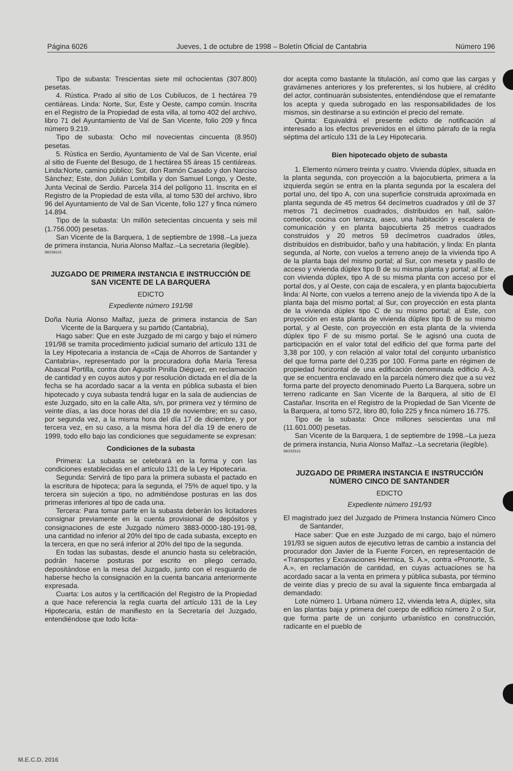Página 6026 Jueves, 1 de octubre de 1998 – Boletín Oficial de Cantabria Número 196
Tipo de subasta: Trescientas siete mil ochocientas (307.800) pesetas.
4. Rústica. Prado al sitio de Los Cubilucos, de 1 hectárea 79 centiáreas. Linda: Norte, Sur, Este y Oeste, campo común. Inscrita en el Registro de la Propiedad de esta villa, al tomo 402 del archivo, libro 71 del Ayuntamiento de Val de San Vicente, folio 209 y finca número 9.219.
Tipo de subasta: Ocho mil novecientas cincuenta (8.950) pesetas.
5. Rústica en Serdio, Ayuntamiento de Val de San Vicente, erial al sitio de Fuente del Besugo, de 1 hectárea 55 áreas 15 centiáreas. Linda:Norte, camino público; Sur, don Ramón Casado y don Narciso Sánchez; Este, don Julián Lombilla y don Samuel Longo, y Oeste, Junta Vecinal de Serdio. Parcela 314 del polígono 11. Inscrita en el Registro de la Propiedad de esta villa, al tomo 530 del archivo, libro 96 del Ayuntamiento de Val de San Vicente, folio 127 y finca número 14.894.
Tipo de la subasta: Un millón setecientas cincuenta y seis mil (1.756.000) pesetas.
San Vicente de la Barquera, 1 de septiembre de 1998.–La jueza de primera instancia, Nuria Alonso Malfaz.–La secretaria (ilegible).
98/238110
JUZGADO DE PRIMERA INSTANCIA E INSTRUCCIÓN DE SAN VICENTE DE LA BARQUERA
EDICTO
Expediente número 191/98
Doña Nuria Alonso Malfaz, jueza de primera instancia de San Vicente de la Barquera y su partido (Cantabria),
Hago saber: Que en este Juzgado de mi cargo y bajo el número 191/98 se tramita procedimiento judicial sumario del artículo 131 de la Ley Hipotecaria a instancia de «Caja de Ahorros de Santander y Cantabria», representado por la procuradora doña María Teresa Abascal Portilla, contra don Agustín Pinilla Diéguez, en reclamación de cantidad y en cuyos autos y por resolución dictada en el día de la fecha se ha acordado sacar a la venta en pública subasta el bien hipotecado y cuya subasta tendrá lugar en la sala de audiencias de este Juzgado, sito en la calle Alta, s/n, por primera vez y término de veinte días, a las doce horas del día 19 de noviembre; en su caso, por segunda vez, a la misma hora del día 17 de diciembre, y por tercera vez, en su caso, a la misma hora del día 19 de enero de 1999, todo ello bajo las condiciones que seguidamente se expresan:
Condiciones de la subasta
Primera: La subasta se celebrará en la forma y con las condiciones establecidas en el artículo 131 de la Ley Hipotecaria.
Segunda: Servirá de tipo para la primera subasta el pactado en la escritura de hipoteca; para la segunda, el 75% de aquel tipo, y la tercera sin sujeción a tipo, no admitiéndose posturas en las dos primeras inferiores al tipo de cada una.
Tercera: Para tomar parte en la subasta deberán los licitadores consignar previamente en la cuenta provisional de depósitos y consignaciones de este Juzgado número 3883-0000-180-191-98, una cantidad no inferior al 20% del tipo de cada subasta, excepto en la tercera, en que no será inferior al 20% del tipo de la segunda.
En todas las subastas, desde el anuncio hasta su celebración, podrán hacerse posturas por escrito en pliego cerrado, depositándose en la mesa del Juzgado, junto con el resguardo de haberse hecho la consignación en la cuenta bancaria anteriormente expresada.
Cuarta: Los autos y la certificación del Registro de la Propiedad a que hace referencia la regla cuarta del artículo 131 de la Ley Hipotecaria, están de manifiesto en la Secretaría del Juzgado, entendiéndose que todo licita-
dor acepta como bastante la titulación, así como que las cargas y gravámenes anteriores y los preferentes, si los hubiere, al crédito del actor, continuarán subsistentes, entendiéndose que el rematante los acepta y queda subrogado en las responsabilidades de los mismos, sin destinarse a su extinción el precio del remate.
Quinta: Equivaldrá el presente edicto de notificación al interesado a los efectos prevenidos en el último párrafo de la regla séptima del artículo 131 de la Ley Hipotecaria.
Bien hipotecado objeto de subasta
1. Elemento número treinta y cuatro. Vivienda dúplex, situada en la planta segunda, con proyección a la bajocubierta, primera a la izquierda según se entra en la planta segunda por la escalera del portal uno, del tipo A, con una superficie construida aproximada en planta segunda de 45 metros 64 decímetros cuadrados y útil de 37 metros 71 decímetros cuadrados, distribuidos en hall, salón-comedor, cocina con terraza, aseo, una habitación y escalera de comunicación y en planta bajocubierta 25 metros cuadrados construidos y 20 metros 59 decímetros cuadrados útiles, distribuidos en distribuidor, baño y una habitación, y linda: En planta segunda, al Norte, con vuelos a terreno anejo de la vivienda tipo A de la planta baja del mismo portal; al Sur, con meseta y pasillo de acceso y vivienda dúplex tipo B de su misma planta y portal; al Este, con vivienda dúplex, tipo A de su misma planta con acceso por el portal dos, y al Oeste, con caja de escalera, y en planta bajocubierta linda: Al Norte, con vuelos a terreno anejo de la vivienda tipo A de la planta baja del mismo portal; al Sur, con proyección en esta planta de la vivienda dúplex tipo C de su mismo portal; al Este, con proyección en esta planta de vivienda dúplex tipo B de su mismo portal, y al Oeste, con proyección en esta planta de la vivienda dúplex tipo F de su mismo portal. Se le agisnó una cuota de participación en el valor total del edificio del que forma parte del 3,38 por 100, y con relación al valor total del conjunto urbanístico del que forma parte del 0,235 por 100. Forma parte en régimen de propiedad horizontal de una edificación denominada edificio A-3, que se encuentra enclavado en la parcela número diez que a su vez forma parte del proyecto denominado Puerto La Barquera, sobre un terreno radicante en San Vicente de la Barquera, al sitio de El Castañar. Inscrita en el Registro de la Propiedad de San Vicente de la Barquera, al tomo 572, libro 80, folio 225 y finca número 16.775.
Tipo de la subasta: Once millones seiscientas una mil (11.601.000) pesetas.
San Vicente de la Barquera, 1 de septiembre de 1998.–La jueza de primera instancia, Nuria Alonso Malfaz.–La secretaria (ilegible).
98/232515
JUZGADO DE PRIMERA INSTANCIA E INSTRUCCIÓN NÚMERO CINCO DE SANTANDER
EDICTO
Expediente número 191/93
El magistrado juez del Juzgado de Primera Instancia Número Cinco de Santander,
Hace saber: Que en este Juzgado de mi cargo, bajo el número 191/93 se siguen autos de ejecutivo letras de cambio a instancia del procurador don Javier de la Fuente Forcen, en representación de «Transportes y Excavaciones Hermica, S. A.», contra «Pronorte, S. A.», en reclamación de cantidad, en cuyas actuaciones se ha acordado sacar a la venta en primera y pública subasta, por término de veinte días y precio de su aval la siguiente finca embargada al demandado:
Lote número 1. Urbana número 12, vivienda letra A, dúplex, sita en las plantas baja y primera del cuerpo de edificio número 2 o Sur, que forma parte de un conjunto urbanístico en construcción, radicante en el pueblo de
M.E.C.D. 2016